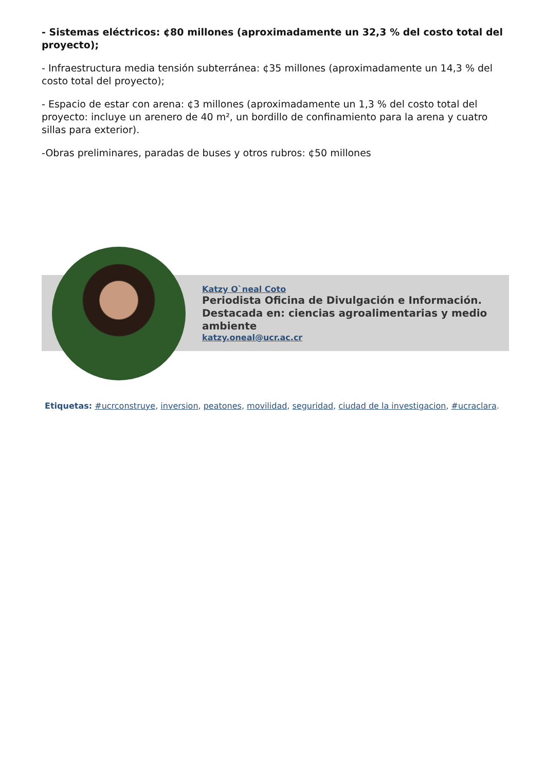- Sistemas eléctricos: ¢80 millones (aproximadamente un 32,3 % del costo total del proyecto);
- Infraestructura media tensión subterránea: ¢35 millones (aproximadamente un 14,3 % del costo total del proyecto);
- Espacio de estar con arena: ¢3 millones (aproximadamente un 1,3 % del costo total del proyecto: incluye un arenero de 40 m², un bordillo de confinamiento para la arena y cuatro sillas para exterior).
-Obras preliminares, paradas de buses y otros rubros: ¢50 millones
Katzy O`neal Coto
Periodista Oficina de Divulgación e Información.
Destacada en: ciencias agroalimentarias y medio ambiente
katzy.oneal@ucr.ac.cr
Etiquetas: #ucrconstruye, inversion, peatones, movilidad, seguridad, ciudad de la investigacion, #ucraclara.